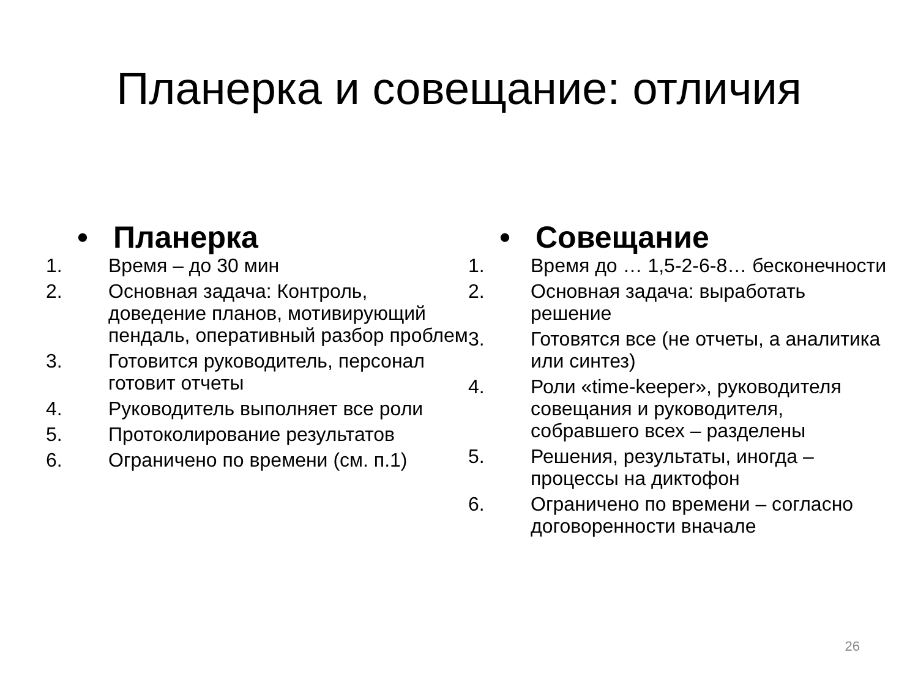Планерка и совещание: отличия
• Планерка
1. Время – до 30 мин
2. Основная задача: Контроль, доведение планов, мотивирующий пендаль, оперативный разбор проблем
3. Готовится руководитель, персонал готовит отчеты
4. Руководитель выполняет все роли
5. Протоколирование результатов
6. Ограничено по времени (см. п.1)
• Совещание
1. Время до … 1,5-2-6-8… бесконечности
2. Основная задача: выработать решение
3. Готовятся все (не отчеты, а аналитика или синтез)
4. Роли «time-keeper», руководителя совещания и руководителя, собравшего всех – разделены
5. Решения, результаты, иногда – процессы на диктофон
6. Ограничено по времени – согласно договоренности вначале
26